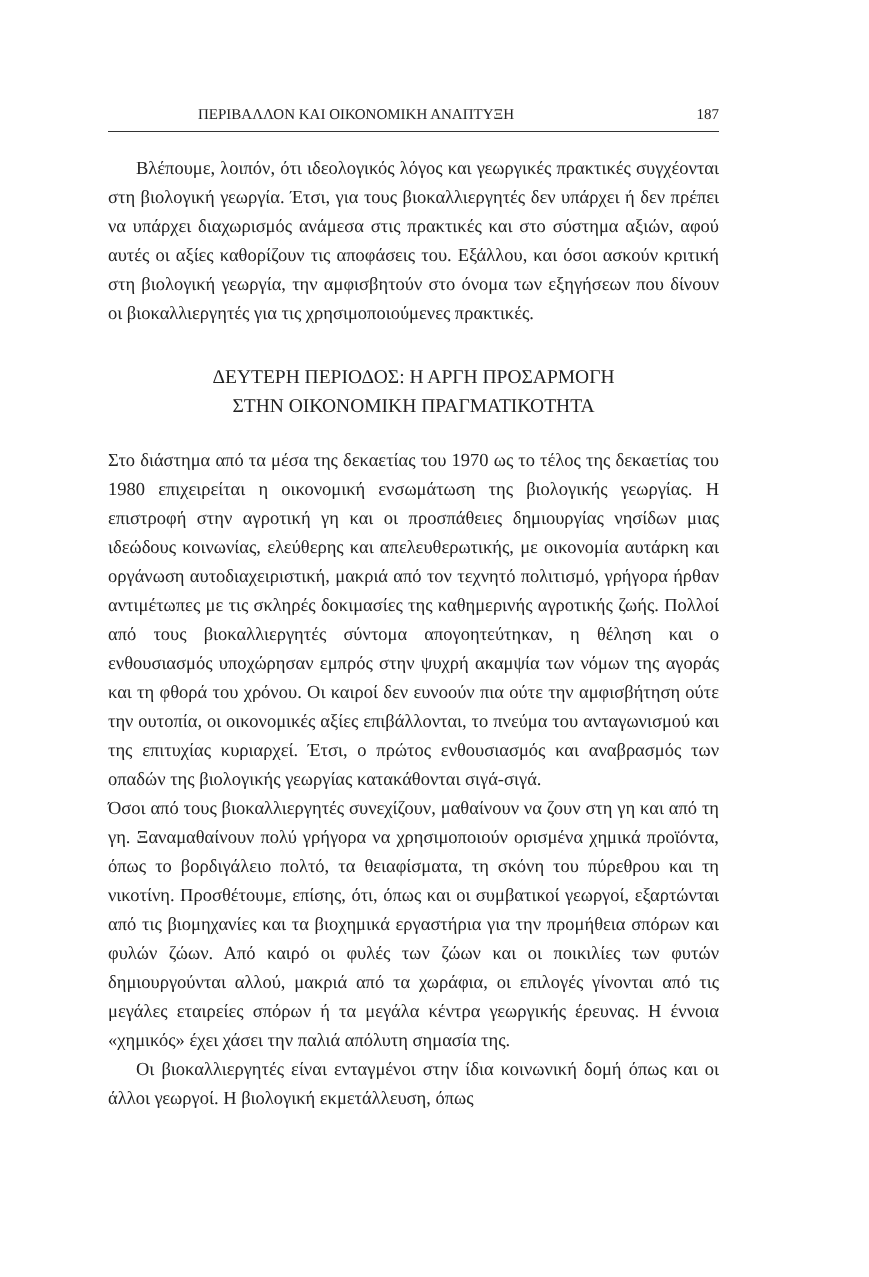ΠΕΡΙΒΑΛΛΟΝ ΚΑΙ ΟΙΚΟΝΟΜΙΚΗ ΑΝΑΠΤΥΞΗ 187
Βλέπουμε, λοιπόν, ότι ιδεολογικός λόγος και γεωργικές πρακτικές συγχέονται στη βιολογική γεωργία. Έτσι, για τους βιοκαλλιεργητές δεν υπάρχει ή δεν πρέπει να υπάρχει διαχωρισμός ανάμεσα στις πρακτικές και στο σύστημα αξιών, αφού αυτές οι αξίες καθορίζουν τις αποφάσεις του. Εξάλλου, και όσοι ασκούν κριτική στη βιολογική γεωργία, την αμφισβητούν στο όνομα των εξηγήσεων που δίνουν οι βιοκαλλιεργητές για τις χρησιμοποιούμενες πρακτικές.
ΔΕΥΤΕΡΗ ΠΕΡΙΟΔΟΣ: Η ΑΡΓΗ ΠΡΟΣΑΡΜΟΓΗ
ΣΤΗΝ ΟΙΚΟΝΟΜΙΚΗ ΠΡΑΓΜΑΤΙΚΟΤΗΤΑ
Στο διάστημα από τα μέσα της δεκαετίας του 1970 ως το τέλος της δεκαετίας του 1980 επιχειρείται η οικονομική ενσωμάτωση της βιολογικής γεωργίας. Η επιστροφή στην αγροτική γη και οι προσπάθειες δημιουργίας νησίδων μιας ιδεώδους κοινωνίας, ελεύθερης και απελευθερωτικής, με οικονομία αυτάρκη και οργάνωση αυτοδιαχειριστική, μακριά από τον τεχνητό πολιτισμό, γρήγορα ήρθαν αντιμέτωπες με τις σκληρές δοκιμασίες της καθημερινής αγροτικής ζωής. Πολλοί από τους βιοκαλλιεργητές σύντομα απογοητεύτηκαν, η θέληση και ο ενθουσιασμός υποχώρησαν εμπρός στην ψυχρή ακαμψία των νόμων της αγοράς και τη φθορά του χρόνου. Οι καιροί δεν ευνοούν πια ούτε την αμφισβήτηση ούτε την ουτοπία, οι οικονομικές αξίες επιβάλλονται, το πνεύμα του ανταγωνισμού και της επιτυχίας κυριαρχεί. Έτσι, ο πρώτος ενθουσιασμός και αναβρασμός των οπαδών της βιολογικής γεωργίας κατακάθονται σιγά-σιγά.
Όσοι από τους βιοκαλλιεργητές συνεχίζουν, μαθαίνουν να ζουν στη γη και από τη γη. Ξαναμαθαίνουν πολύ γρήγορα να χρησιμοποιούν ορισμένα χημικά προϊόντα, όπως το βορδιγάλειο πολτό, τα θειαφίσματα, τη σκόνη του πύρεθρου και τη νικοτίνη. Προσθέτουμε, επίσης, ότι, όπως και οι συμβατικοί γεωργοί, εξαρτώνται από τις βιομηχανίες και τα βιοχημικά εργαστήρια για την προμήθεια σπόρων και φυλών ζώων. Από καιρό οι φυλές των ζώων και οι ποικιλίες των φυτών δημιουργούνται αλλού, μακριά από τα χωράφια, οι επιλογές γίνονται από τις μεγάλες εταιρείες σπόρων ή τα μεγάλα κέντρα γεωργικής έρευνας. Η έννοια «χημικός» έχει χάσει την παλιά απόλυτη σημασία της.
Οι βιοκαλλιεργητές είναι ενταγμένοι στην ίδια κοινωνική δομή όπως και οι άλλοι γεωργοί. Η βιολογική εκμετάλλευση, όπως